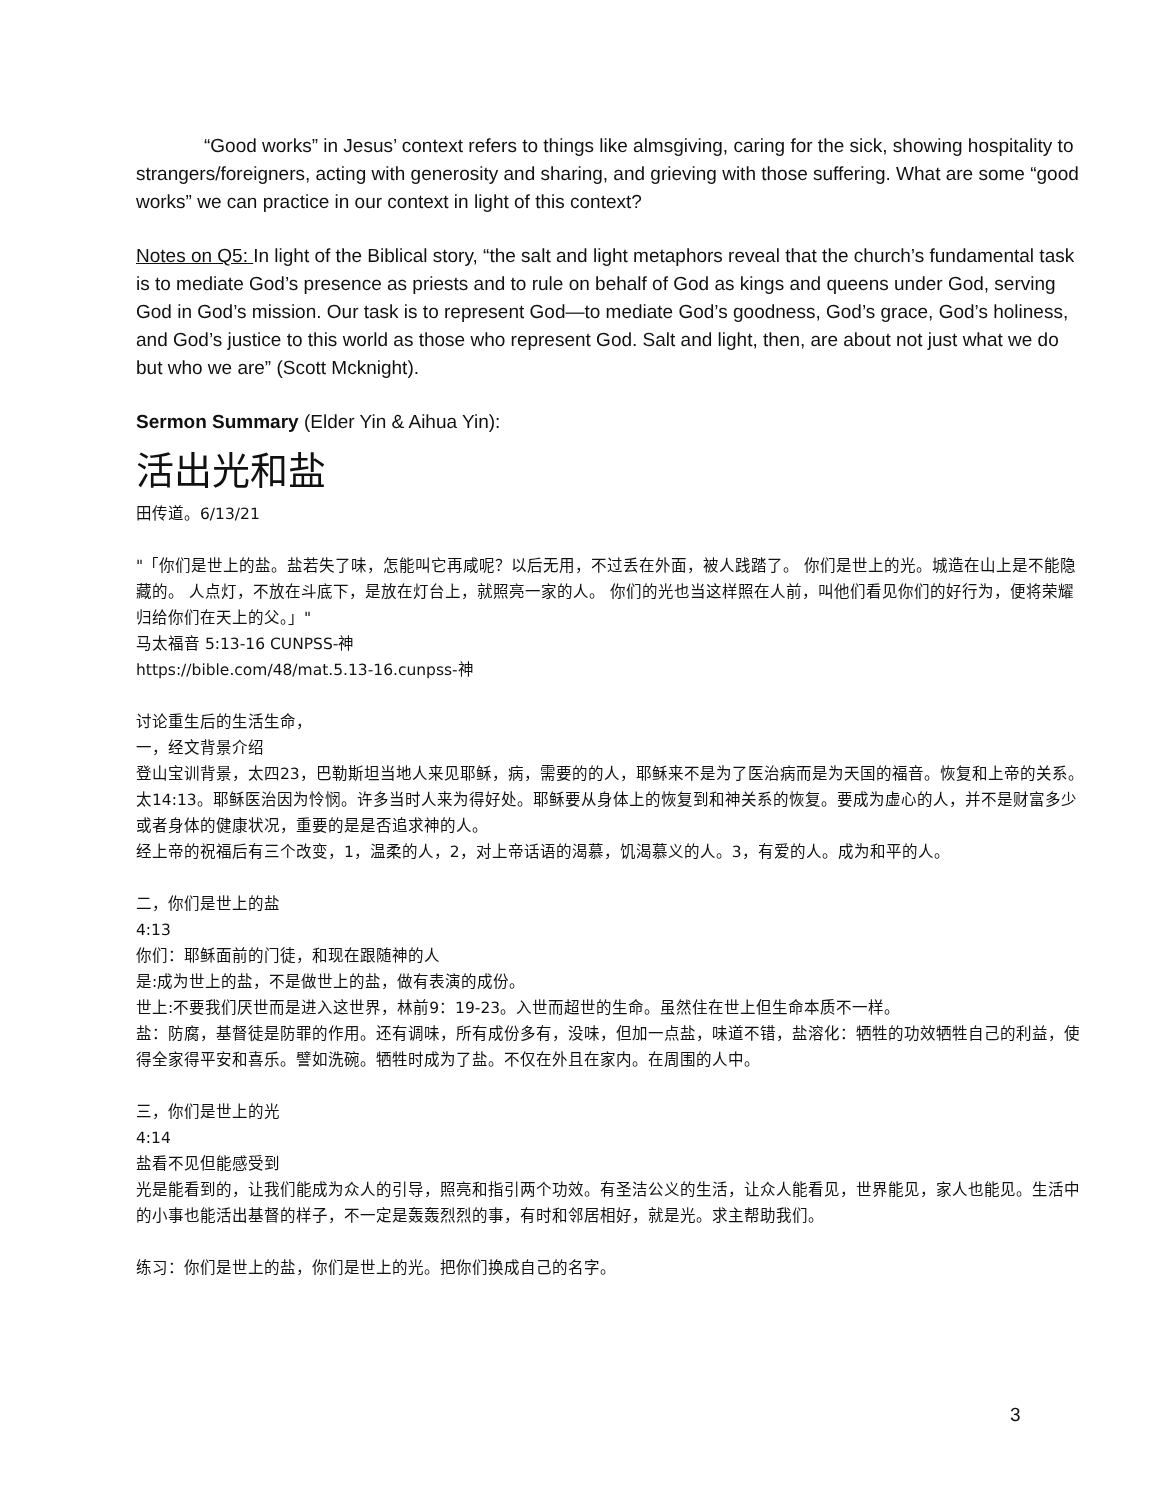“Good works” in Jesus’ context refers to things like almsgiving, caring for the sick, showing hospitality to strangers/foreigners, acting with generosity and sharing, and grieving with those suffering. What are some “good works” we can practice in our context in light of this context?
Notes on Q5: In light of the Biblical story, “the salt and light metaphors reveal that the church’s fundamental task is to mediate God’s presence as priests and to rule on behalf of God as kings and queens under God, serving God in God’s mission. Our task is to represent God—to mediate God’s goodness, God’s grace, God’s holiness, and God’s justice to this world as those who represent God. Salt and light, then, are about not just what we do but who we are” (Scott Mcknight).
Sermon Summary (Elder Yin & Aihua Yin):
活出光和盐
田传道。6/13/21
"「你们是世上的盐。盐若失了味，怎能叫它再咸呢？以后无用，不过丢在外面，被人践踏了。 你们是世上的光。城造在山上是不能隐藏的。 人点灯，不放在斗底下，是放在灯台上，就照亮一家的人。 你们的光也当这样照在人前，叫他们看见你们的好行为，便将荣耀归给你们在天上的父。」"
马太福音 5:13-16 CUNPSS-神
https://bible.com/48/mat.5.13-16.cunpss-神
讨论重生后的生活生命，
一，经文背景介绍
登山宝训背景，太四23，巴勒斯坦当地人来见耶稣，病，需要的的人，耶稣来不是为了医治病而是为天国的福音。恢复和上帝的关系。太14:13。耶稣医治因为怜悯。许多当时人来为得好处。耶稣要从身体上的恢复到和神关系的恢复。要成为虚心的人，并不是财富多少或者身体的健康状况，重要的是是否追求神的人。
经上帝的祝福后有三个改变，1，温柔的人，2，对上帝话语的渴慕，饥渴慕义的人。3，有爱的人。成为和平的人。
二，你们是世上的盐
4:13
你们：耶稣面前的门徒，和现在跟随神的人
是:成为世上的盐，不是做世上的盐，做有表演的成份。
世上:不要我们厌世而是进入这世界，林前9：19-23。入世而超世的生命。虽然住在世上但生命本质不一样。
盐：防腐，基督徒是防罪的作用。还有调味，所有成份多有，没味，但加一点盐，味道不错，盐溶化：牺牲的功效牺牲自己的利益，使得全家得平安和喜乐。譬如洗碗。牺牲时成为了盐。不仅在外且在家内。在周围的人中。
三，你们是世上的光
4:14
盐看不见但能感受到
光是能看到的，让我们能成为众人的引导，照亮和指引两个功效。有圣洁公义的生活，让众人能看见，世界能见，家人也能见。生活中的小事也能活出基督的样子，不一定是轰轰烈烈的事，有时和邻居相好，就是光。求主帮助我们。
练习：你们是世上的盐，你们是世上的光。把你们换成自己的名字。
3